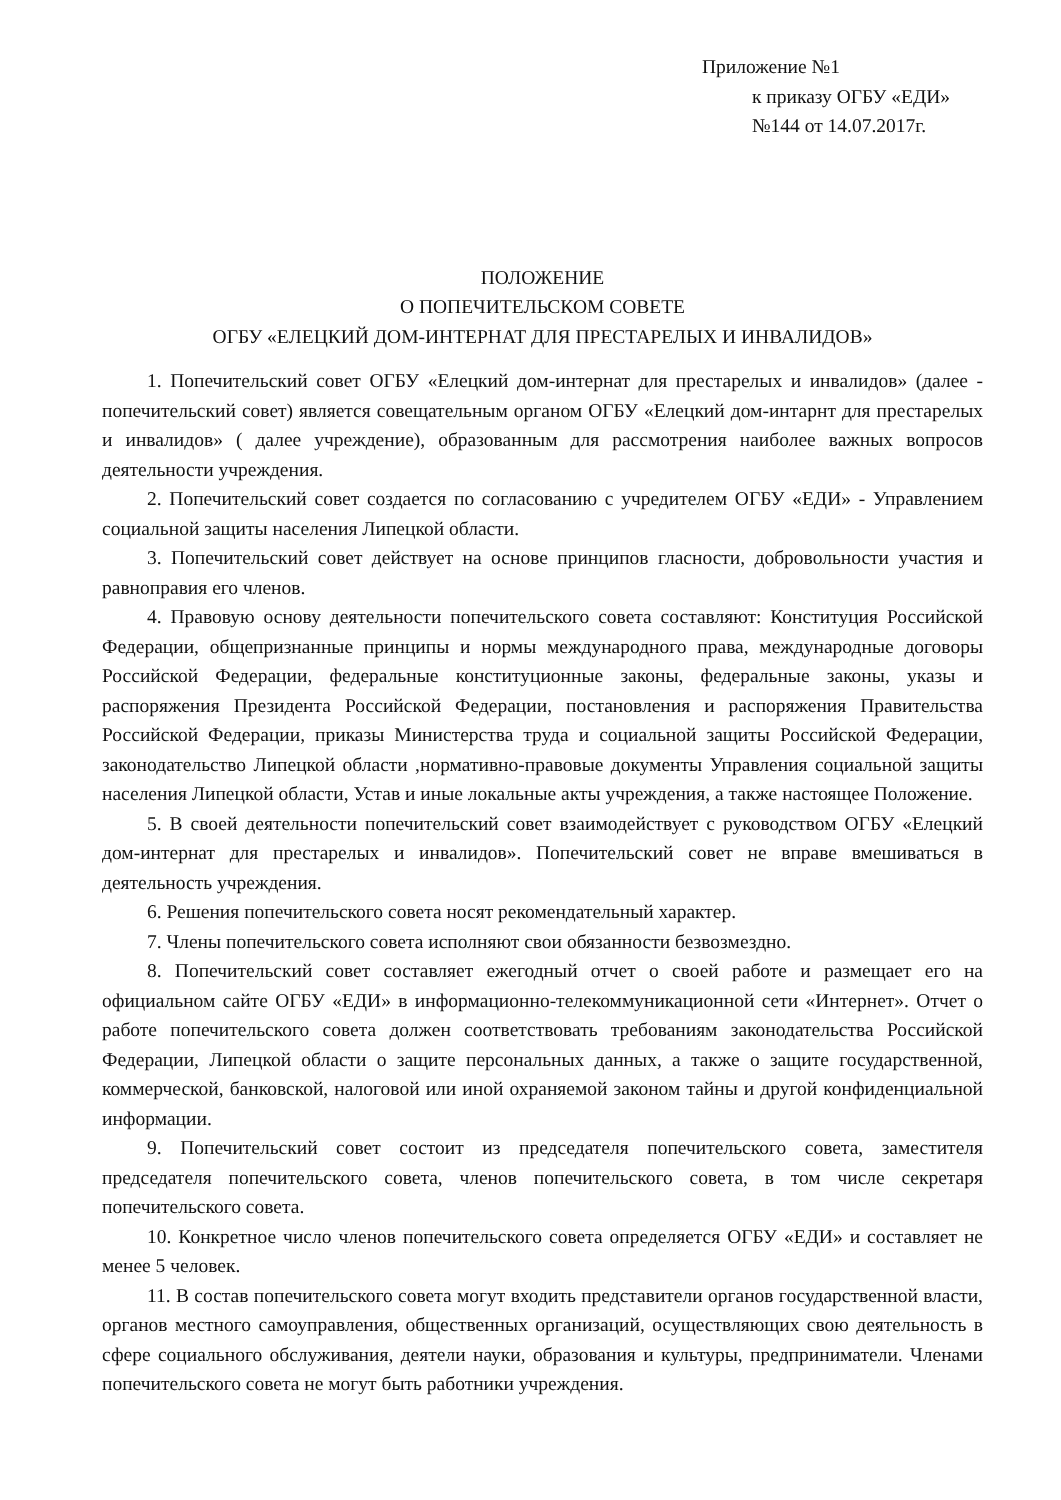Приложение №1
к приказу ОГБУ «ЕДИ»
№144 от 14.07.2017г.
ПОЛОЖЕНИЕ
О ПОПЕЧИТЕЛЬСКОМ СОВЕТЕ
ОГБУ «ЕЛЕЦКИЙ ДОМ-ИНТЕРНАТ ДЛЯ ПРЕСТАРЕЛЫХ И ИНВАЛИДОВ»
1. Попечительский совет ОГБУ «Елецкий дом-интернат для престарелых и инвалидов» (далее - попечительский совет) является совещательным органом ОГБУ «Елецкий дом-интарнт для престарелых и инвалидов» ( далее учреждение), образованным для рассмотрения наиболее важных вопросов деятельности учреждения.
2. Попечительский совет создается по согласованию с учредителем ОГБУ «ЕДИ» - Управлением социальной защиты населения Липецкой области.
3. Попечительский совет действует на основе принципов гласности, добровольности участия и равноправия его членов.
4. Правовую основу деятельности попечительского совета составляют: Конституция Российской Федерации, общепризнанные принципы и нормы международного права, международные договоры Российской Федерации, федеральные конституционные законы, федеральные законы, указы и распоряжения Президента Российской Федерации, постановления и распоряжения Правительства Российской Федерации, приказы Министерства труда и социальной защиты Российской Федерации, законодательство Липецкой области ,нормативно-правовые документы Управления социальной защиты населения Липецкой области, Устав и иные локальные акты учреждения, а также настоящее Положение.
5. В своей деятельности попечительский совет взаимодействует с руководством ОГБУ «Елецкий дом-интернат для престарелых и инвалидов». Попечительский совет не вправе вмешиваться в деятельность учреждения.
6. Решения попечительского совета носят рекомендательный характер.
7. Члены попечительского совета исполняют свои обязанности безвозмездно.
8. Попечительский совет составляет ежегодный отчет о своей работе и размещает его на официальном сайте ОГБУ «ЕДИ» в информационно-телекоммуникационной сети «Интернет». Отчет о работе попечительского совета должен соответствовать требованиям законодательства Российской Федерации, Липецкой области о защите персональных данных, а также о защите государственной, коммерческой, банковской, налоговой или иной охраняемой законом тайны и другой конфиденциальной информации.
9. Попечительский совет состоит из председателя попечительского совета, заместителя председателя попечительского совета, членов попечительского совета, в том числе секретаря попечительского совета.
10. Конкретное число членов попечительского совета определяется ОГБУ «ЕДИ» и составляет не менее 5 человек.
11. В состав попечительского совета могут входить представители органов государственной власти, органов местного самоуправления, общественных организаций, осуществляющих свою деятельность в сфере социального обслуживания, деятели науки, образования и культуры, предприниматели. Членами попечительского совета не могут быть работники учреждения.